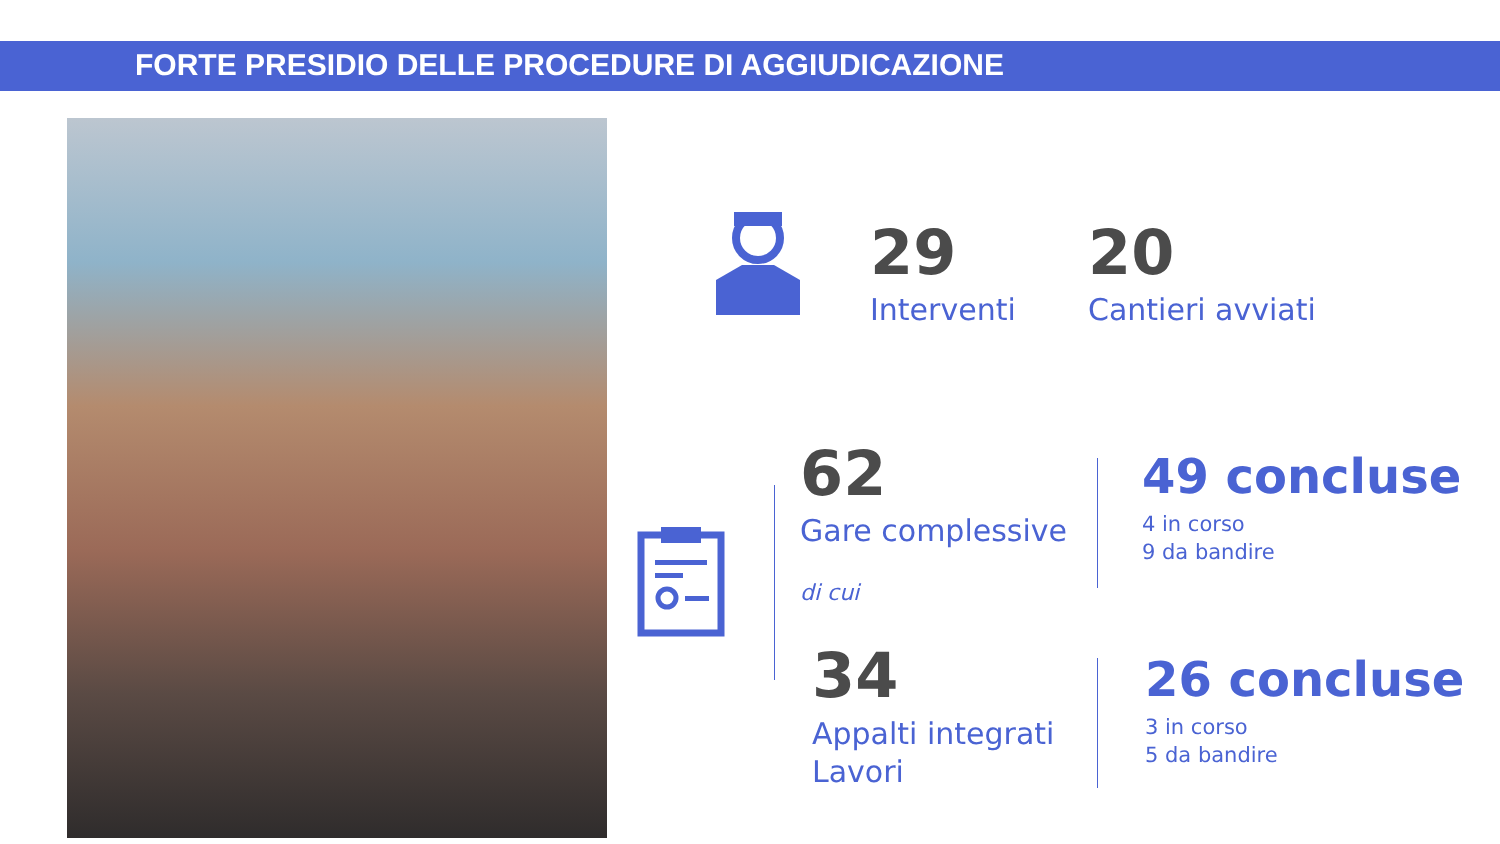FORTE PRESIDIO DELLE PROCEDURE DI AGGIUDICAZIONE
29
Interventi
20
Cantieri avviati
62
Gare complessive
di cui
34
Appalti integrati
Lavori
49 concluse
4 in corso
9 da bandire
26 concluse
3 in corso
5 da bandire